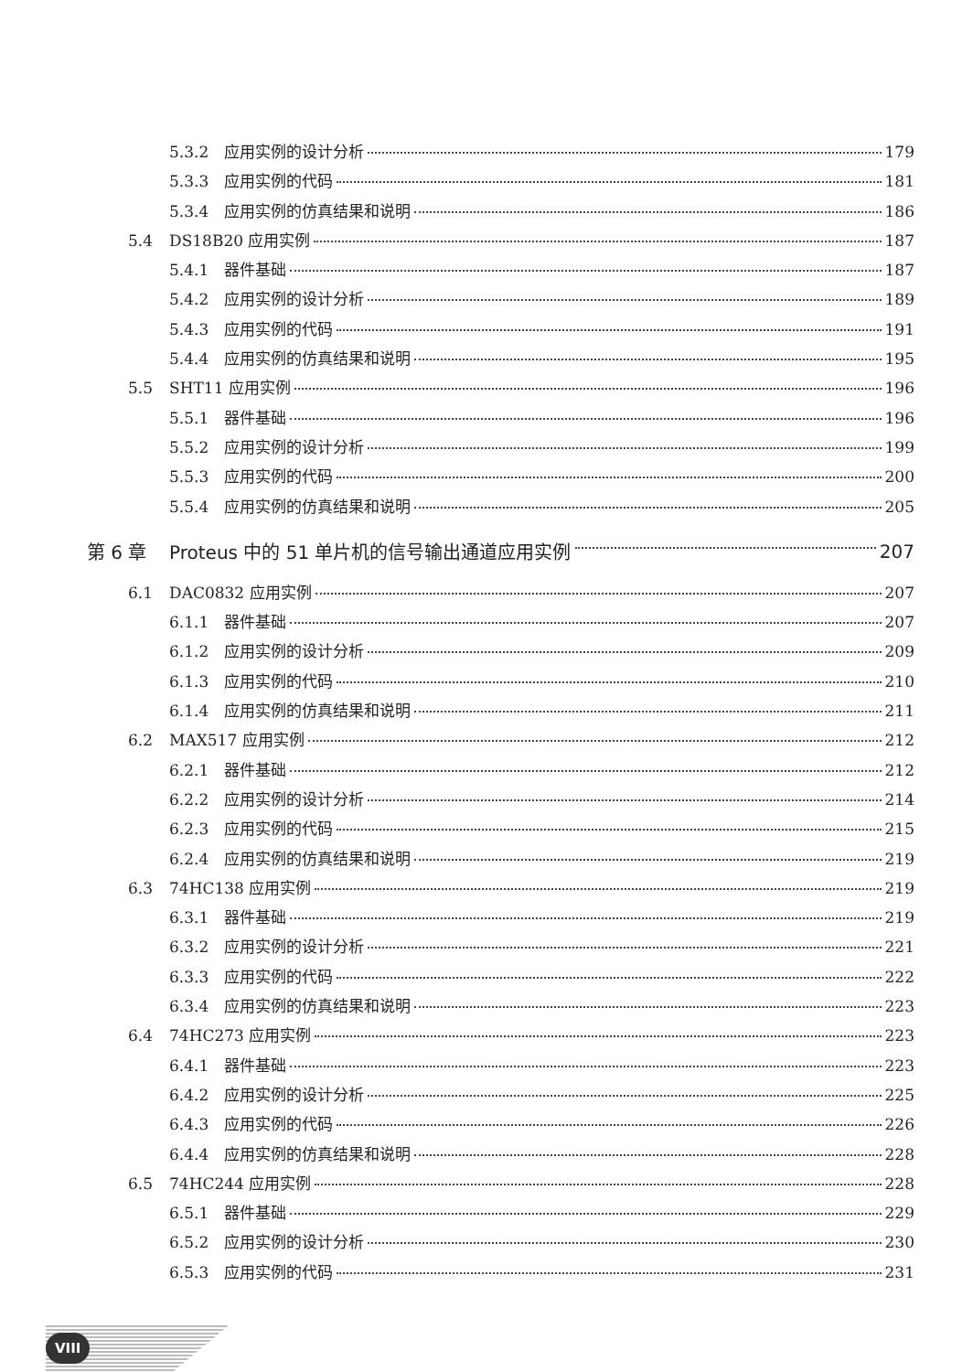5.3.2 应用实例的设计分析 179
5.3.3 应用实例的代码 181
5.3.4 应用实例的仿真结果和说明 186
5.4 DS18B20 应用实例 187
5.4.1 器件基础 187
5.4.2 应用实例的设计分析 189
5.4.3 应用实例的代码 191
5.4.4 应用实例的仿真结果和说明 195
5.5 SHT11 应用实例 196
5.5.1 器件基础 196
5.5.2 应用实例的设计分析 199
5.5.3 应用实例的代码 200
5.5.4 应用实例的仿真结果和说明 205
第 6 章 Proteus 中的 51 单片机的信号输出通道应用实例 207
6.1 DAC0832 应用实例 207
6.1.1 器件基础 207
6.1.2 应用实例的设计分析 209
6.1.3 应用实例的代码 210
6.1.4 应用实例的仿真结果和说明 211
6.2 MAX517 应用实例 212
6.2.1 器件基础 212
6.2.2 应用实例的设计分析 214
6.2.3 应用实例的代码 215
6.2.4 应用实例的仿真结果和说明 219
6.3 74HC138 应用实例 219
6.3.1 器件基础 219
6.3.2 应用实例的设计分析 221
6.3.3 应用实例的代码 222
6.3.4 应用实例的仿真结果和说明 223
6.4 74HC273 应用实例 223
6.4.1 器件基础 223
6.4.2 应用实例的设计分析 225
6.4.3 应用实例的代码 226
6.4.4 应用实例的仿真结果和说明 228
6.5 74HC244 应用实例 228
6.5.1 器件基础 229
6.5.2 应用实例的设计分析 230
6.5.3 应用实例的代码 231
VIII